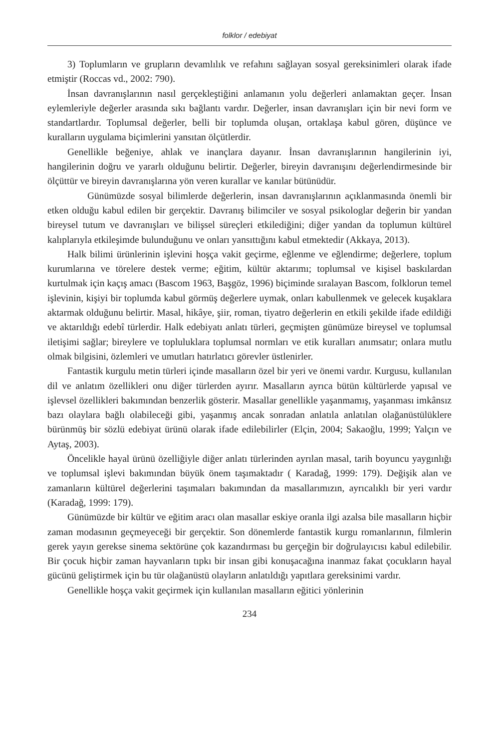folklor / edebiyat
3) Toplumların ve grupların devamlılık ve refahını sağlayan sosyal gereksinimleri olarak ifade etmiştir (Roccas vd., 2002: 790).
İnsan davranışlarının nasıl gerçekleştiğini anlamanın yolu değerleri anlamaktan geçer. İnsan eylemleriyle değerler arasında sıkı bağlantı vardır. Değerler, insan davranışları için bir nevi form ve standartlardır. Toplumsal değerler, belli bir toplumda oluşan, ortaklaşa kabul gören, düşünce ve kuralların uygulama biçimlerini yansıtan ölçütlerdir.
Genellikle beğeniye, ahlak ve inançlara dayanır. İnsan davranışlarının hangilerinin iyi, hangilerinin doğru ve yararlı olduğunu belirtir. Değerler, bireyin davranışını değerlendirmesinde bir ölçüttür ve bireyin davranışlarına yön veren kurallar ve kanılar bütünüdür.
Günümüzde sosyal bilimlerde değerlerin, insan davranışlarının açıklanmasında önemli bir etken olduğu kabul edilen bir gerçektir. Davranış bilimciler ve sosyal psikologlar değerin bir yandan bireysel tutum ve davranışları ve bilişsel süreçleri etkilediğini; diğer yandan da toplumun kültürel kalıplarıyla etkileşimde bulunduğunu ve onları yansıttığını kabul etmektedir (Akkaya, 2013).
Halk bilimi ürünlerinin işlevini hoşça vakit geçirme, eğlenme ve eğlendirme; değerlere, toplum kurumlarına ve törelere destek verme; eğitim, kültür aktarımı; toplumsal ve kişisel baskılardan kurtulmak için kaçış amacı (Bascom 1963, Başgöz, 1996) biçiminde sıralayan Bascom, folklorun temel işlevinin, kişiyi bir toplumda kabul görmüş değerlere uymak, onları kabullenmek ve gelecek kuşaklara aktarmak olduğunu belirtir. Masal, hikâye, şiir, roman, tiyatro değerlerin en etkili şekilde ifade edildiği ve aktarıldığı edebî türlerdir. Halk edebiyatı anlatı türleri, geçmişten günümüze bireysel ve toplumsal iletişimi sağlar; bireylere ve topluluklara toplumsal normları ve etik kuralları anımsatır; onlara mutlu olmak bilgisini, özlemleri ve umutları hatırlatıcı görevler üstlenirler.
Fantastik kurgulu metin türleri içinde masalların özel bir yeri ve önemi vardır. Kurgusu, kullanılan dil ve anlatım özellikleri onu diğer türlerden ayırır. Masalların ayrıca bütün kültürlerde yapısal ve işlevsel özellikleri bakımından benzerlik gösterir. Masallar genellikle yaşanmamış, yaşanması imkânsız bazı olaylara bağlı olabileceği gibi, yaşanmış ancak sonradan anlatıla anlatılan olağanüstülüklere bürünmüş bir sözlü edebiyat ürünü olarak ifade edilebilirler (Elçin, 2004; Sakaoğlu, 1999; Yalçın ve Aytaş, 2003).
Öncelikle hayal ürünü özelliğiyle diğer anlatı türlerinden ayrılan masal, tarih boyuncu yaygınlığı ve toplumsal işlevi bakımından büyük önem taşımaktadır ( Karadağ, 1999: 179). Değişik alan ve zamanların kültürel değerlerini taşımaları bakımından da masallarımızın, ayrıcalıklı bir yeri vardır (Karadağ, 1999: 179).
Günümüzde bir kültür ve eğitim aracı olan masallar eskiye oranla ilgi azalsa bile masalların hiçbir zaman modasının geçmeyeceği bir gerçektir. Son dönemlerde fantastik kurgu romanlarının, filmlerin gerek yayın gerekse sinema sektörüne çok kazandırması bu gerçeğin bir doğrulayıcısı kabul edilebilir. Bir çocuk hiçbir zaman hayvanların tıpkı bir insan gibi konuşacağına inanmaz fakat çocukların hayal gücünü geliştirmek için bu tür olağanüstü olayların anlatıldığı yapıtlara gereksinimi vardır.
Genellikle hoşça vakit geçirmek için kullanılan masalların eğitici yönlerinin
234